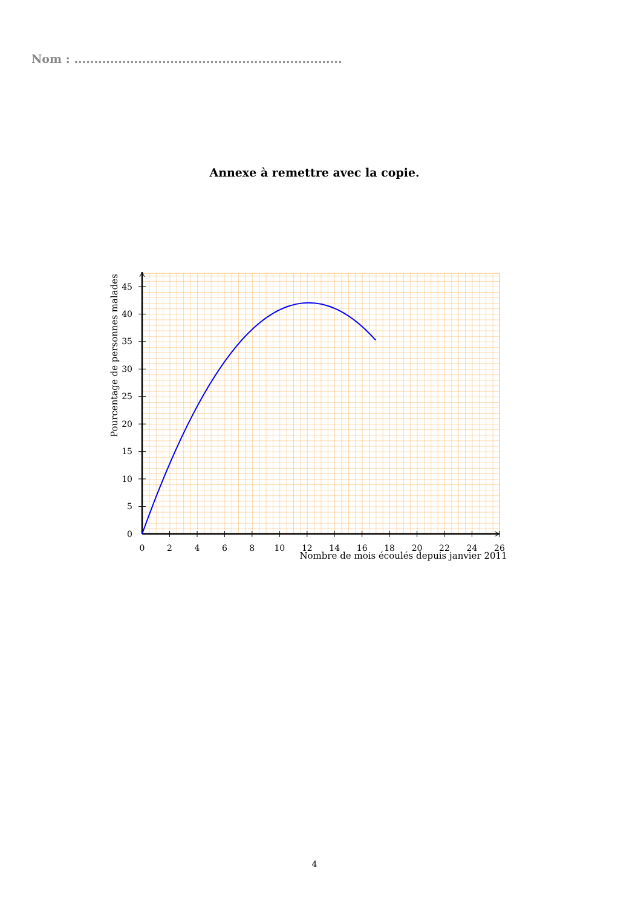Nom : ...................................................................
Annexe à remettre avec la copie.
0
2
4
6
8
10
12
14
16
18
20
22
24
26
Nombre de mois écoulés depuis janvier 2011
0
5
10
15
20
25
30
35
40
45
Pourcentage de personnes malades
4